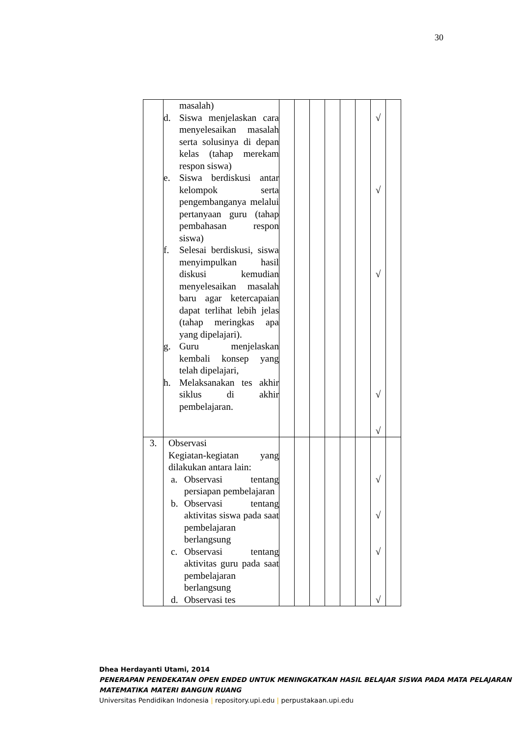30
| | masalah) d. Siswa menjelaskan cara menyelesaikan masalah serta solusinya di depan kelas (tahap merekam respon siswa) e. Siswa berdiskusi antar kelompok serta pengembanganya melalui pertanyaan guru (tahap pembahasan respon siswa) f. Selesai berdiskusi, siswa menyimpulkan hasil diskusi kemudian menyelesaikan masalah baru agar ketercapaian dapat terlihat lebih jelas (tahap meringkas apa yang dipelajari). g. Guru menjelaskan kembali konsep yang telah dipelajari, h. Melaksanakan tes akhir siklus di akhir pembelajaran. | | | | | | | √ √ √ √ √ | |
| 3. | Observasi Kegiatan-kegiatan yang dilakukan antara lain: a. Observasi tentang persiapan pembelajaran b. Observasi tentang aktivitas siswa pada saat pembelajaran berlangsung c. Observasi tentang aktivitas guru pada saat pembelajaran berlangsung d. Observasi tes | | | | | | | √ √ √ √ | |
Dhea Herdayanti Utami, 2014
PENERAPAN PENDEKATAN OPEN ENDED UNTUK MENINGKATKAN HASIL BELAJAR SISWA PADA MATA PELAJARAN MATEMATIKA MATERI BANGUN RUANG
Universitas Pendidikan Indonesia | repository.upi.edu | perpustakaan.upi.edu